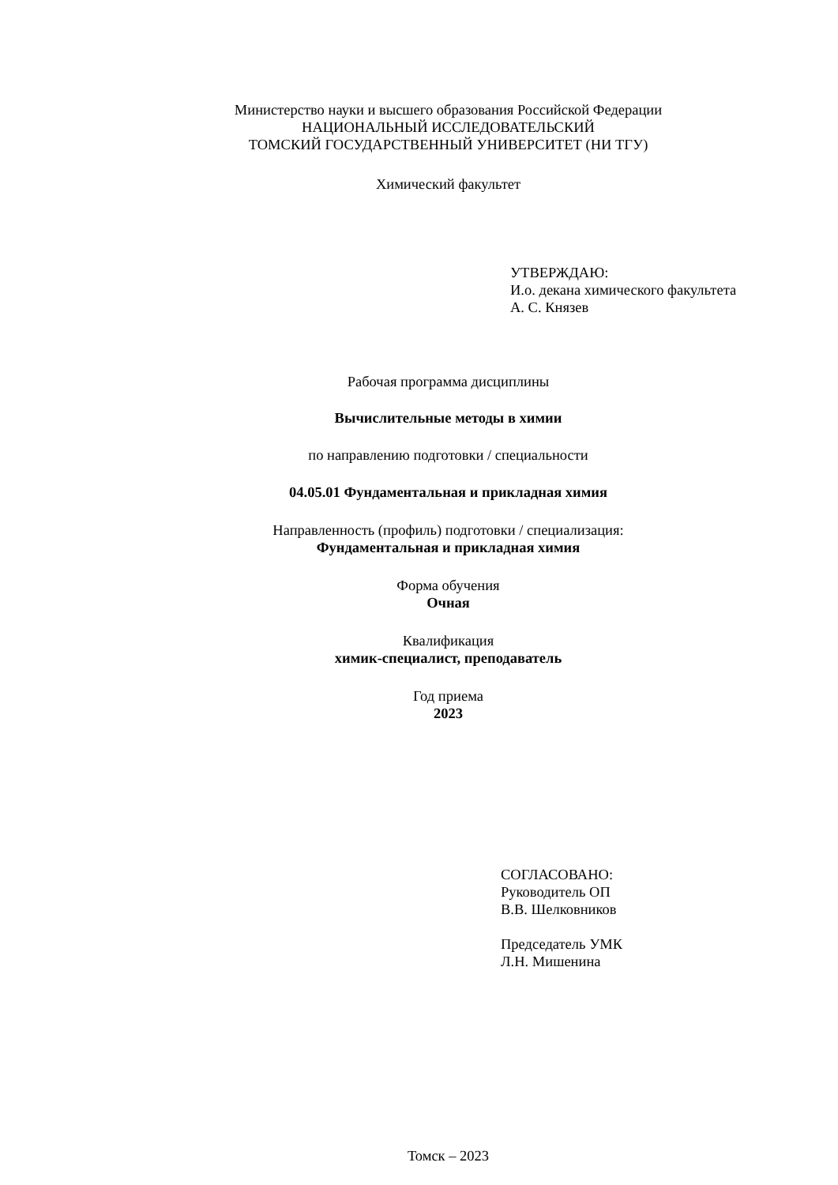Министерство науки и высшего образования Российской Федерации
НАЦИОНАЛЬНЫЙ ИССЛЕДОВАТЕЛЬСКИЙ
ТОМСКИЙ ГОСУДАРСТВЕННЫЙ УНИВЕРСИТЕТ (НИ ТГУ)
Химический факультет
УТВЕРЖДАЮ:
И.о. декана химического факультета
А. С. Князев
Рабочая программа дисциплины
Вычислительные методы в химии
по направлению подготовки / специальности
04.05.01 Фундаментальная и прикладная химия
Направленность (профиль) подготовки / специализация:
Фундаментальная и прикладная химия
Форма обучения
Очная
Квалификация
химик-специалист, преподаватель
Год приема
2023
СОГЛАСОВАНО:
Руководитель ОП
В.В. Шелковников
Председатель УМК
Л.Н. Мишенина
Томск – 2023